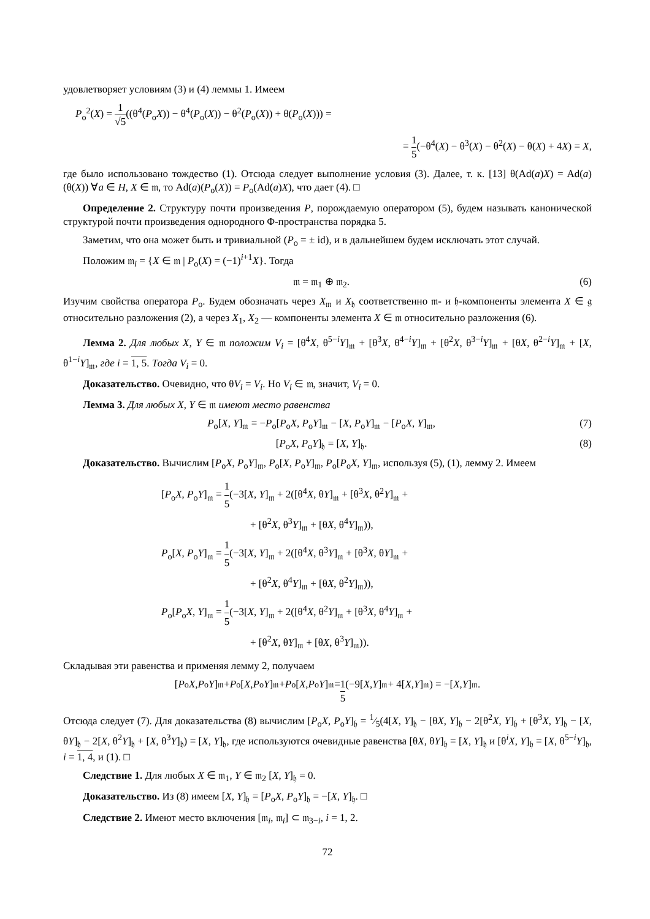удовлетворяет условиям (3) и (4) леммы 1. Имеем
P<sub>o</sub><sup>2</sup>(X) = 1 √5((θ<sup>4</sup>(P<sub>o</sub>X)) − θ<sup>4</sup>(P<sub>o</sub>(X)) − θ<sup>2</sup>(P<sub>o</sub>(X)) + θ(P<sub>o</sub>(X))) =
= 1 5(−θ<sup>4</sup>(X) − θ<sup>3</sup>(X) − θ<sup>2</sup>(X) − θ(X) + 4X) = X,
где было использовано тождество (1). Отсюда следует выполнение условия (3). Далее, т. к. [13] θ(Ad(a)X) = Ad(a)(θ(X)) ∀a ∈ H, X ∈ 𝔪, то Ad(a)(P<sub>o</sub>(X)) = P<sub>o</sub>(Ad(a)X), что дает (4). □
Определение 2. Структуру почти произведения P, порождаемую оператором (5), будем называть канонической структурой почти произведения однородного Φ-пространства порядка 5.
Заметим, что она может быть и тривиальной (P<sub>o</sub> = ± id), и в дальнейшем будем исключать этот случай.
Положим 𝔪<sub>i</sub> = {X ∈ 𝔪 | P<sub>o</sub>(X) = (−1)<sup>i+1</sup>X}. Тогда
𝔪 = 𝔪<sub>1</sub> ⊕ 𝔪<sub>2</sub>. (6)
Изучим свойства оператора P<sub>o</sub>. Будем обозначать через X<sub>𝔪</sub> и X<sub>𝔥</sub> соответственно 𝔪- и 𝔥-компоненты элемента X ∈ 𝔤 относительно разложения (2), а через X<sub>1</sub>, X<sub>2</sub> — компоненты элемента X ∈ 𝔪 относительно разложения (6).
Лемма 2. Для любых X, Y ∈ 𝔪 положим V<sub>i</sub> = [θ<sup>4</sup>X, θ<sup>5−i</sup>Y]<sub>𝔪</sub> + [θ<sup>3</sup>X, θ<sup>4−i</sup>Y]<sub>𝔪</sub> + [θ<sup>2</sup>X, θ<sup>3−i</sup>Y]<sub>𝔪</sub> + [θX, θ<sup>2−i</sup>Y]<sub>𝔪</sub> + [X, θ<sup>1−i</sup>Y]<sub>𝔪</sub>, где i = 1, 5. Тогда V<sub>i</sub> = 0.
Доказательство. Очевидно, что θV<sub>i</sub> = V<sub>i</sub>. Но V<sub>i</sub> ∈ 𝔪, значит, V<sub>i</sub> = 0.
Лемма 3. Для любых X, Y ∈ 𝔪 имеют место равенства
P<sub>o</sub>[X, Y]<sub>𝔪</sub> = −P<sub>o</sub>[P<sub>o</sub>X, P<sub>o</sub>Y]<sub>𝔪</sub> − [X, P<sub>o</sub>Y]<sub>𝔪</sub> − [P<sub>o</sub>X, Y]<sub>𝔪</sub>, (7)
[P<sub>o</sub>X, P<sub>o</sub>Y]<sub>𝔥</sub> = [X, Y]<sub>𝔥</sub>. (8)
Доказательство. Вычислим [P<sub>o</sub>X, P<sub>o</sub>Y]<sub>𝔪</sub>, P<sub>o</sub>[X, P<sub>o</sub>Y]<sub>𝔪</sub>, P<sub>o</sub>[P<sub>o</sub>X, Y]<sub>𝔪</sub>, используя (5), (1), лемму 2. Имеем
[P<sub>o</sub>X, P<sub>o</sub>Y]<sub>𝔪</sub> = 1 5(−3[X, Y]<sub>𝔪</sub> + 2([θ<sup>4</sup>X, θY]<sub>𝔪</sub> + [θ<sup>3</sup>X, θ<sup>2</sup>Y]<sub>𝔪</sub> +
+ [θ<sup>2</sup>X, θ<sup>3</sup>Y]<sub>𝔪</sub> + [θX, θ<sup>4</sup>Y]<sub>𝔪</sub>)),
P<sub>o</sub>[X, P<sub>o</sub>Y]<sub>𝔪</sub> = 1 5(−3[X, Y]<sub>𝔪</sub> + 2([θ<sup>4</sup>X, θ<sup>3</sup>Y]<sub>𝔪</sub> + [θ<sup>3</sup>X, θY]<sub>𝔪</sub> +
+ [θ<sup>2</sup>X, θ<sup>4</sup>Y]<sub>𝔪</sub> + [θX, θ<sup>2</sup>Y]<sub>𝔪</sub>)),
P<sub>o</sub>[P<sub>o</sub>X, Y]<sub>𝔪</sub> = 1 5(−3[X, Y]<sub>𝔪</sub> + 2([θ<sup>4</sup>X, θ<sup>2</sup>Y]<sub>𝔪</sub> + [θ<sup>3</sup>X, θ<sup>4</sup>Y]<sub>𝔪</sub> +
+ [θ<sup>2</sup>X, θY]<sub>𝔪</sub> + [θX, θ<sup>3</sup>Y]<sub>𝔪</sub>)).
Складывая эти равенства и применяя лемму 2, получаем
[P<sub>o</sub> X, P<sub>o</sub> Y]<sub>𝔪</sub> + P<sub>o</sub>[X, P<sub>o</sub> Y]<sub>𝔪</sub> + P<sub>o</sub>[X, P<sub>o</sub> Y]<sub>𝔪</sub> = 1 5 (−9[X, Y]<sub>𝔪</sub> + 4[X, Y]<sub>𝔪</sub>) = −[X, Y]<sub>𝔪</sub>.
Отсюда следует (7). Для доказательства (8) вычислим [P<sub>o</sub>X, P<sub>o</sub>Y]<sub>𝔥</sub> = 1⁄5(4[X, Y]<sub>𝔥</sub> − [θX, Y]<sub>𝔥</sub> − 2[θ<sup>2</sup>X, Y]<sub>𝔥</sub> + [θ<sup>3</sup>X, Y]<sub>𝔥</sub> − [X, θY]<sub>𝔥</sub> − 2[X, θ<sup>2</sup>Y]<sub>𝔥</sub> + [X, θ<sup>3</sup>Y]<sub>𝔥</sub>) = [X, Y]<sub>𝔥</sub>, где используются очевидные равенства [θX, θY]<sub>𝔥</sub> = [X, Y]<sub>𝔥</sub> и [θ<sup>i</sup>X, Y]<sub>𝔥</sub> = [X, θ<sup>5−i</sup>Y]<sub>𝔥</sub>, i = 1, 4, и (1). □
Следствие 1. Для любых X ∈ 𝔪<sub>1</sub>, Y ∈ 𝔪<sub>2</sub> [X, Y]<sub>𝔥</sub> = 0.
Доказательство. Из (8) имеем [X, Y]<sub>𝔥</sub> = [P<sub>o</sub>X, P<sub>o</sub>Y]<sub>𝔥</sub> = −[X, Y]<sub>𝔥</sub>. □
Следствие 2. Имеют место включения [𝔪<sub>i</sub>, 𝔪<sub>i</sub>] ⊂ 𝔪<sub>3−i</sub>, i = 1, 2.
72